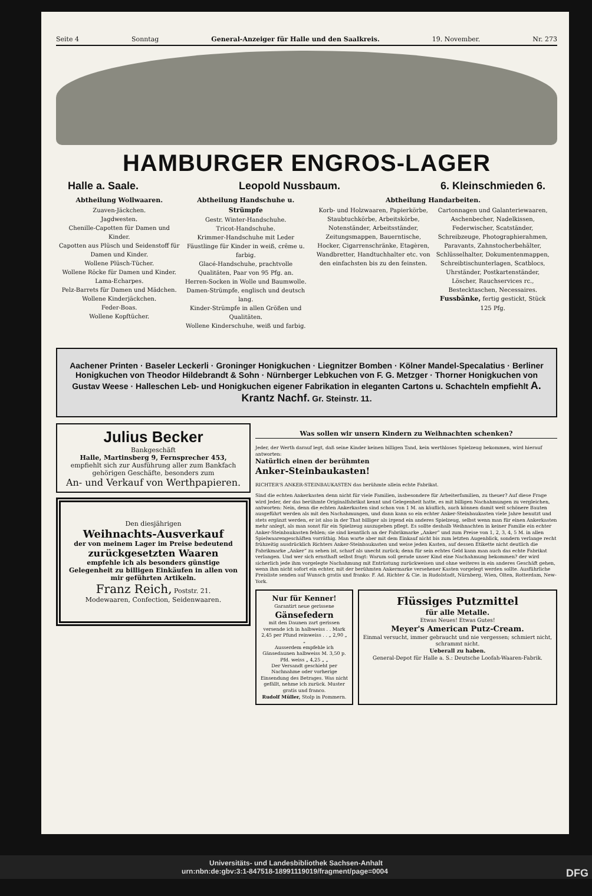Seite 4 Sonntag General-Anzeiger für Halle und den Saalkreis. 19. November. Nr. 273
HAMBURGER ENGROS-LAGER
Halle a. Saale. Leopold Nussbaum. 6. Kleinschmieden 6.
Abtheilung Wollwaaren.
Zuaven-Jäckchen.
Jagdwesten.
Chenille-Capotten für Damen und Kinder.
Capotten aus Plüsch und Seidenstoff für Damen und Kinder.
Wollene Plüsch-Tücher.
Wollene Röcke für Damen und Kinder.
Lama-Echarpes.
Pelz-Barrets für Damen und Mädchen.
Wollene Kinderjäckchen.
Feder-Boas.
Wollene Kopftücher.
Abtheilung Handschuhe u. Strümpfe
Gestr. Winter-Handschuhe.
Tricot-Handschuhe.
Krimmer-Handschuhe mit Leder
Fäustlinge für Kinder in weiß, crême u. farbig.
Glacé-Handschuhe, prachtvolle Qualitäten, Paar von 95 Pfg. an.
Herren-Socken in Wolle und Baumwolle.
Damen-Strümpfe, englisch und deutsch lang.
Kinder-Strümpfe in allen Größen und Qualitäten.
Wollene Kinderschuhe, weiß und farbig.
Abtheilung Handarbeiten.
Korb- und Holzwaaren, Papierkörbe, Staubtuchkörbe, Arbeitskörbe, Notenständer, Arbeitsständer, Zeitungsmappen, Bauerntische, Hocker, Cigarrenschränke, Etagèren, Wandbretter, Handtuchhalter etc. von den einfachsten bis zu den feinsten.
Cartonnagen und Galanteriewaaren, Aschenbecher, Nadelkissen, Federwischer, Scatständer, Schreibzeuge, Photographierahmen, Paravants, Zahnstocherbehälter, Schlüsselhalter, Dokumentenmappen, Schreibtischunterlagen, Scatblocs, Uhrständer, Postkartenständer, Löscher, Rauchservices rc., Bestecktaschen, Necessaires. Fussbänke, fertig gestickt, Stück 125 Pfg.
Aachener Printen · Baseler Leckerli · Groninger Honigkuchen · Liegnitzer Bomben · Kölner Mandel-Specalatius · Berliner Honigkuchen von Theodor Hildebrandt & Sohn · Nürnberger Lebkuchen von F. G. Metzger · Thorner Honigkuchen von Gustav Weese · Halleschen Leb- und Honigkuchen eigener Fabrikation in eleganten Cartons u. Schachteln empfiehlt A. Krantz Nachf. Gr. Steinstr. 11.
Julius Becker
Bankgeschäft
Halle, Martinsberg 9, Fernsprecher 453,
empfiehlt sich zur Ausführung aller zum Bankfach gehörigen Geschäfte, besonders zum
An- und Verkauf von Werthpapieren.
Den diesjährigen
Weihnachts-Ausverkauf
der von meinem Lager im Preise bedeutend
zurückgesetzten Waaren
empfehle ich als besonders günstige Gelegenheit zu billigen Einkäufen in allen von mir geführten Artikeln.
Franz Reich, Poststr. 21.
Modewaaren, Confection, Seidenwaaren.
Was sollen wir unsern Kindern zu Weihnachten schenken?
Jeder, der Werth darauf legt, daß seine Kinder keinen billigen Tand, kein werthloses Spielzeug bekommen, wird hierauf antworten:
Natürlich einen der berühmten
Anker-Steinbaukasten!
RICHTER'S ANKER-STEINBAUKASTEN das berühmte allein echte Fabrikat.
Sind die echten Ankerkasten denn nicht für viele Familien, insbesondere für Arbeiterfamilien, zu theuer? Auf diese Frage wird Jeder, der das berühmte Originalfabrikat kennt und Gelegenheit hatte, es mit billigen Nachahmungen zu vergleichen, antworten: Nein, denn die echten Ankerkasten sind schon von 1 M. an käuflich, auch können damit weit schönere Bauten ausgeführt werden als mit den Nachahmungen, und dann kann so ein echter Anker-Steinbaukasten viele Jahre benutzt und stets ergänzt werden, er ist also in der That billiger als irgend ein anderes Spielzeug, selbst wenn man für einen Ankerkasten mehr anlegt, als man sonst für ein Spielzeug auszugeben pflegt. Es sollte deshalb Weihnachten in keiner Familie ein echter Anker-Steinbaukasten fehlen; sie sind kenntlich an der Fabrikmarke „Anker“ und zum Preise von 1, 2, 3, 4, 5 M. in allen Spielwaarengeschäften vorräthig. Man warte aber mit dem Einkauf nicht bis zum letzten Augenblick, sondern verlange recht frühzeitig ausdrücklich Richters Anker-Steinbaukasten und weise jeden Kasten, auf dessen Etikette nicht deutlich die Fabrikmarke „Anker“ zu sehen ist, scharf als unecht zurück; denn für sein echtes Geld kann man auch das echte Fabrikat verlangen. Und wer sich ernsthaft selbst fragt: Warum soll gerade unser Kind eine Nachahmung bekommen? der wird sicherlich jede ihm vorgelegte Nachahmung mit Entrüstung zurückweisen und ohne weiteres in ein anderes Geschäft gehen, wenn ihm nicht sofort ein echter, mit der berühmten Ankermarke versehener Kasten vorgelegt werden sollte. Ausführliche Preisliste senden auf Wunsch gratis und franko: F. Ad. Richter & Cie. in Rudolstadt, Nürnberg, Wien, Olten, Rotterdam, New-York.
Nur für Kenner!
Garantirt neue gerissene
Gänsefedern
mit den Daunen zart gerissen versende ich in halbweiss . . Mark 2,45 per Pfund reinweiss . . „ 2,90 „ „
Ausserdem empfehle ich Gänsedaunen halbweiss M. 3,50 p. Pfd. weiss „ 4,25 „ „
Der Versandt geschieht per Nachnahme oder vorherige Einsendung des Betrages. Was nicht gefällt, nehme ich zurück. Muster gratis und franco.
Rudolf Müller, Stolp in Pommern.
Flüssiges Putzmittel
für alle Metalle.
Etwas Neues! Etwas Gutes!
Meyer's American Putz-Cream.
Einmal versucht, immer gebraucht und nie vergessen; schmiert nicht, schrammt nicht.
Ueberall zu haben.
General-Depot für Halle a. S.: Deutsche Loofah-Waaren-Fabrik.
Universitäts- und Landesbibliothek Sachsen-Anhalt
urn:nbn:de:gbv:3:1-847518-18991119019/fragment/page=0004 DFG